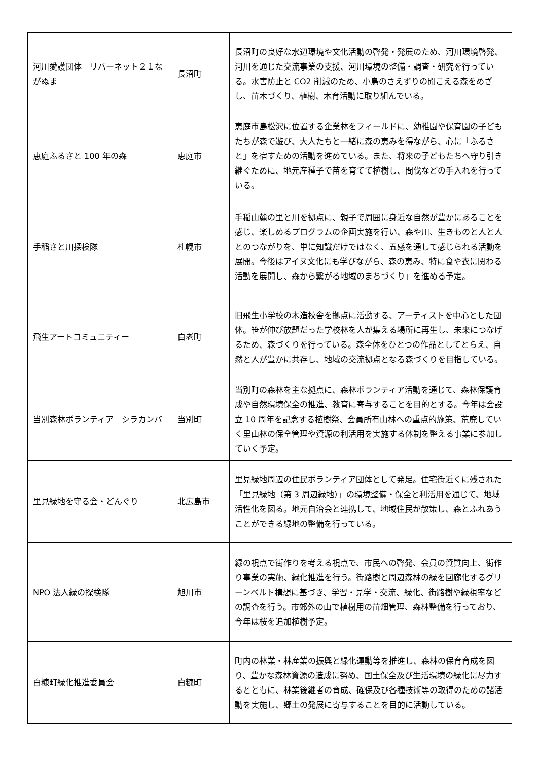| 河川愛護団体 リバーネット２１ながぬま | 長沼町 | 長沼町の良好な水辺環境や文化活動の啓発・発展のため、河川環境啓発、河川を通じた交流事業の支援、河川環境の整備・調査・研究を行っている。水害防止と CO2 削減のため、小鳥のさえずりの聞こえる森をめざし、苗木づくり、植樹、木育活動に取り組んでいる。 |
| 恵庭ふるさと 100 年の森 | 恵庭市 | 恵庭市島松沢に位置する企業林をフィールドに、幼稚園や保育園の子どもたちが森で遊び、大人たちと一緒に森の恵みを得ながら、心に「ふるさと」を宿すための活動を進めている。また、将来の子どもたちへ守り引き継ぐために、地元産種子で苗を育てて植樹し、間伐などの手入れを行っている。 |
| 手稲さと川探検隊 | 札幌市 | 手稲山麓の里と川を拠点に、親子で周囲に身近な自然が豊かにあることを感じ、楽しめるプログラムの企画実施を行い、森や川、生きものと人と人とのつながりを、単に知識だけではなく、五感を通して感じられる活動を展開。今後はアイヌ文化にも学びながら、森の恵み、特に食や衣に関わる活動を展開し、森から繋がる地域のまちづくり」を進める予定。 |
| 飛生アートコミュニティー | 白老町 | 旧飛生小学校の木造校舎を拠点に活動する、アーティストを中心とした団体。笹が伸び放題だった学校林を人が集える場所に再生し、未来につなげるため、森づくりを行っている。森全体をひとつの作品としてとらえ、自然と人が豊かに共存し、地域の交流拠点となる森づくりを目指している。 |
| 当別森林ボランティア シラカンバ | 当別町 | 当別町の森林を主な拠点に、森林ボランティア活動を通じて、森林保護育成や自然環境保全の推進、教育に寄与することを目的とする。今年は会設立 10 周年を記念する植樹祭、会員所有山林への重点的施策、荒廃していく里山林の保全管理や資源の利活用を実施する体制を整える事業に参加していく予定。 |
| 里見緑地を守る会・どんぐり | 北広島市 | 里見緑地周辺の住民ボランティア団体として発足。住宅街近くに残された「里見緑地（第 3 周辺緑地）」の環境整備・保全と利活用を通じて、地域活性化を図る。地元自治会と連携して、地域住民が散策し、森とふれあうことができる緑地の整備を行っている。 |
| NPO 法人緑の探検隊 | 旭川市 | 緑の視点で街作りを考える視点で、市民への啓発、会員の資質向上、街作り事業の実施、緑化推進を行う。街路樹と周辺森林の緑を回廊化するグリーンベルト構想に基づき、学習・見学・交流、緑化、街路樹や緑視率などの調査を行う。市郊外の山で植樹用の苗畑管理、森林整備を行っており、今年は桜を追加植樹予定。 |
| 白糠町緑化推進委員会 | 白糠町 | 町内の林業・林産業の振興と緑化運動等を推進し、森林の保育育成を図り、豊かな森林資源の造成に努め、国土保全及び生活環境の緑化に尽力するとともに、林業後継者の育成、確保及び各種技術等の取得のための諸活動を実施し、郷土の発展に寄与することを目的に活動している。 |